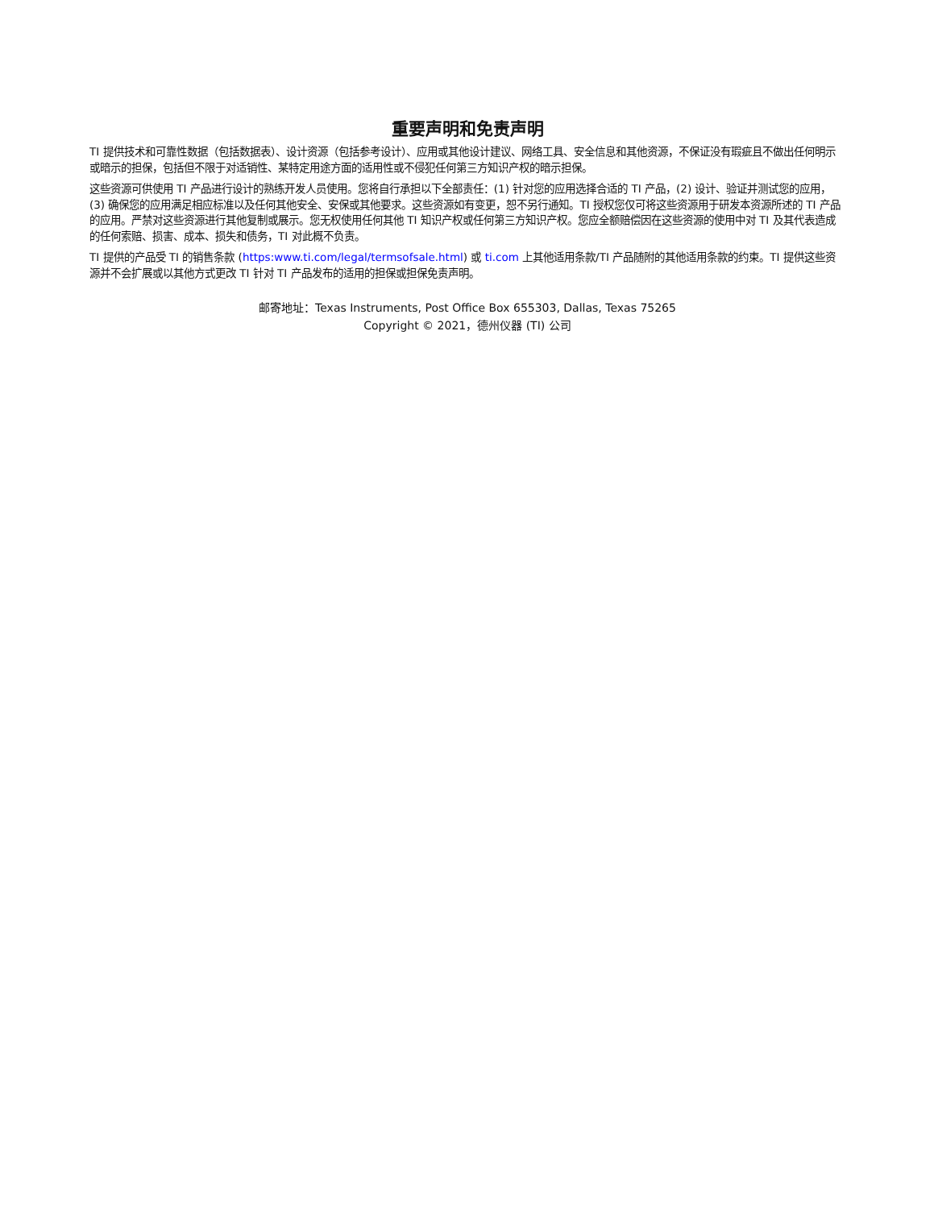重要声明和免责声明
TI 提供技术和可靠性数据（包括数据表）、设计资源（包括参考设计）、应用或其他设计建议、网络工具、安全信息和其他资源，不保证没有瑕疵且不做出任何明示或暗示的担保，包括但不限于对适销性、某特定用途方面的适用性或不侵犯任何第三方知识产权的暗示担保。
这些资源可供使用 TI 产品进行设计的熟练开发人员使用。您将自行承担以下全部责任：(1) 针对您的应用选择合适的 TI 产品，(2) 设计、验证并测试您的应用，(3) 确保您的应用满足相应标准以及任何其他安全、安保或其他要求。这些资源如有变更，恕不另行通知。TI 授权您仅可将这些资源用于研发本资源所述的 TI 产品的应用。严禁对这些资源进行其他复制或展示。您无权使用任何其他 TI 知识产权或任何第三方知识产权。您应全额赔偿因在这些资源的使用中对 TI 及其代表造成的任何索赔、损害、成本、损失和债务，TI 对此概不负责。
TI 提供的产品受 TI 的销售条款 (https:www.ti.com/legal/termsofsale.html) 或 ti.com 上其他适用条款/TI 产品随附的其他适用条款的约束。TI 提供这些资源并不会扩展或以其他方式更改 TI 针对 TI 产品发布的适用的担保或担保免责声明。
邮寄地址：Texas Instruments, Post Office Box 655303, Dallas, Texas 75265
Copyright © 2021，德州仪器 (TI) 公司